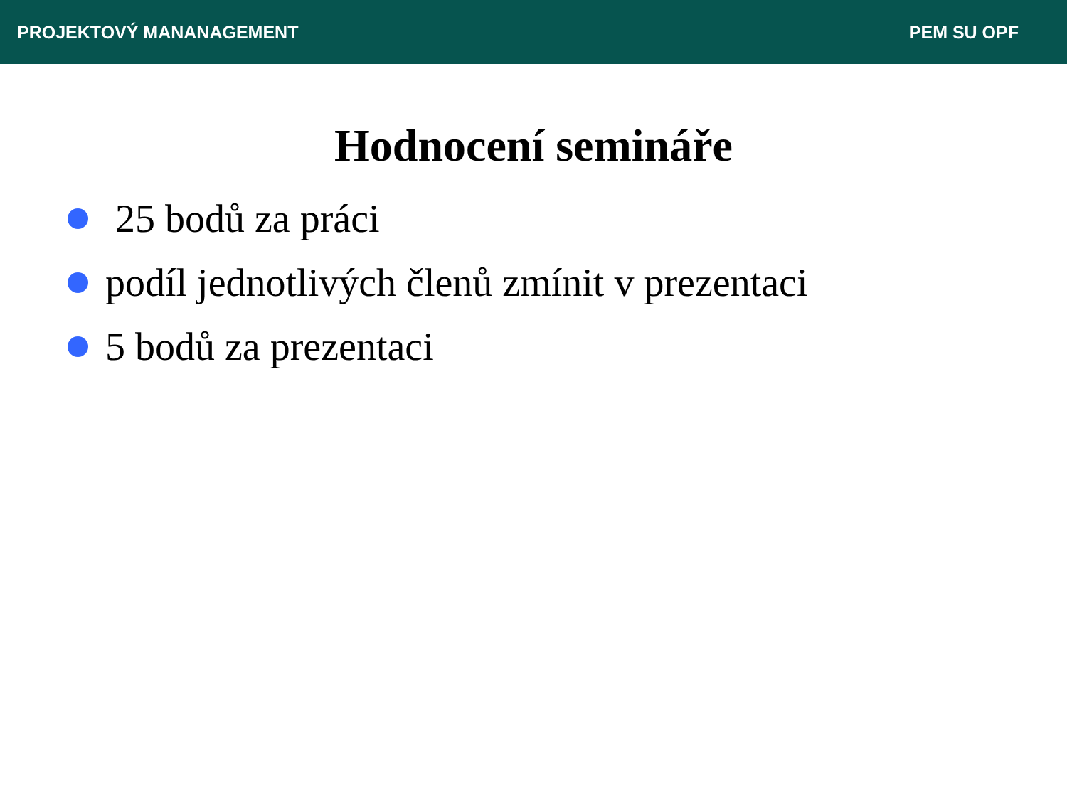PROJEKTOVÝ MANANAGEMENT PEM SU OPF
Hodnocení semináře
25 bodů za práci
podíl jednotlivých členů zmínit v prezentaci
5 bodů za prezentaci